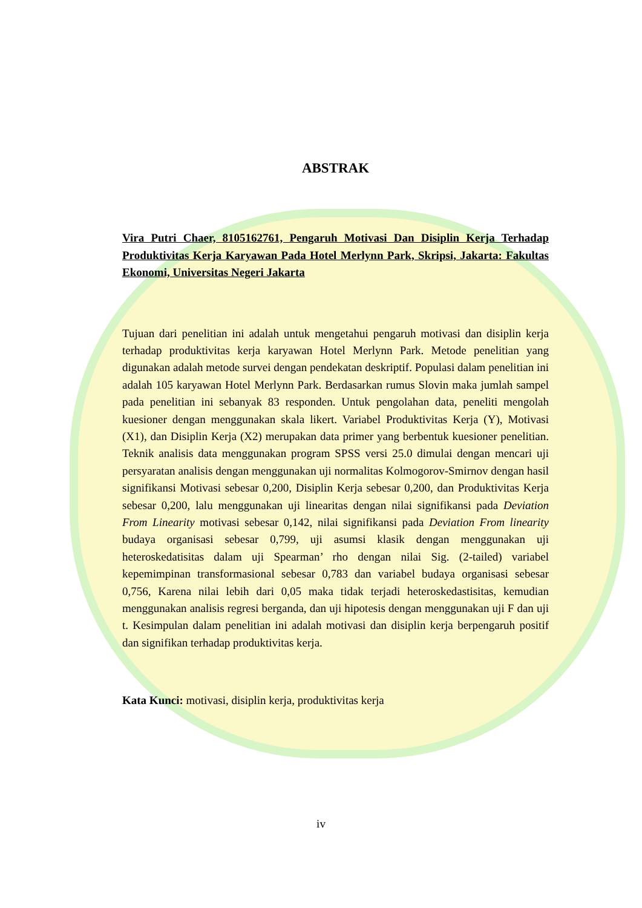ABSTRAK
Vira Putri Chaer, 8105162761, Pengaruh Motivasi Dan Disiplin Kerja Terhadap Produktivitas Kerja Karyawan Pada Hotel Merlynn Park, Skripsi, Jakarta: Fakultas Ekonomi, Universitas Negeri Jakarta
Tujuan dari penelitian ini adalah untuk mengetahui pengaruh motivasi dan disiplin kerja terhadap produktivitas kerja karyawan Hotel Merlynn Park. Metode penelitian yang digunakan adalah metode survei dengan pendekatan deskriptif. Populasi dalam penelitian ini adalah 105 karyawan Hotel Merlynn Park. Berdasarkan rumus Slovin maka jumlah sampel pada penelitian ini sebanyak 83 responden. Untuk pengolahan data, peneliti mengolah kuesioner dengan menggunakan skala likert. Variabel Produktivitas Kerja (Y), Motivasi (X1), dan Disiplin Kerja (X2) merupakan data primer yang berbentuk kuesioner penelitian. Teknik analisis data menggunakan program SPSS versi 25.0 dimulai dengan mencari uji persyaratan analisis dengan menggunakan uji normalitas Kolmogorov-Smirnov dengan hasil signifikansi Motivasi sebesar 0,200, Disiplin Kerja sebesar 0,200, dan Produktivitas Kerja sebesar 0,200, lalu menggunakan uji linearitas dengan nilai signifikansi pada Deviation From Linearity motivasi sebesar 0,142, nilai signifikansi pada Deviation From linearity budaya organisasi sebesar 0,799, uji asumsi klasik dengan menggunakan uji heteroskedatisitas dalam uji Spearman’ rho dengan nilai Sig. (2-tailed) variabel kepemimpinan transformasional sebesar 0,783 dan variabel budaya organisasi sebesar 0,756, Karena nilai lebih dari 0,05 maka tidak terjadi heteroskedastisitas, kemudian menggunakan analisis regresi berganda, dan uji hipotesis dengan menggunakan uji F dan uji t. Kesimpulan dalam penelitian ini adalah motivasi dan disiplin kerja berpengaruh positif dan signifikan terhadap produktivitas kerja.
Kata Kunci: motivasi, disiplin kerja, produktivitas kerja
iv